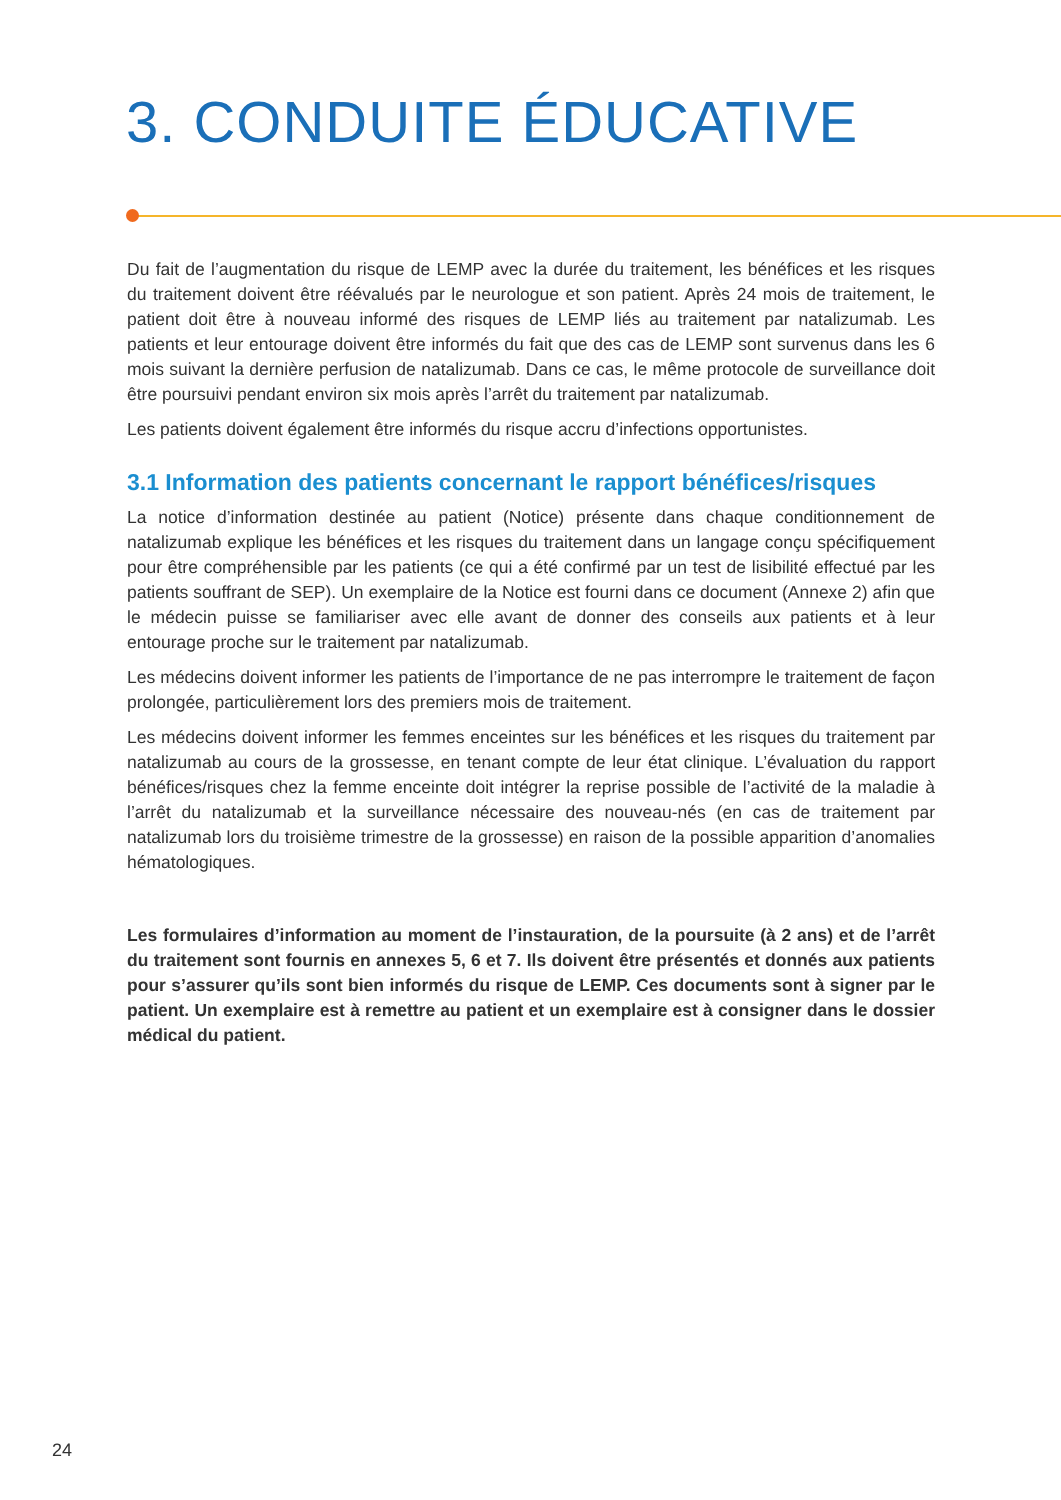3. CONDUITE ÉDUCATIVE
Du fait de l’augmentation du risque de LEMP avec la durée du traitement, les bénéfices et les risques du traitement doivent être réévalués par le neurologue et son patient. Après 24 mois de traitement, le patient doit être à nouveau informé des risques de LEMP liés au traitement par natalizumab. Les patients et leur entourage doivent être informés du fait que des cas de LEMP sont survenus dans les 6 mois suivant la dernière perfusion de natalizumab. Dans ce cas, le même protocole de surveillance doit être poursuivi pendant environ six mois après l’arrêt du traitement par natalizumab.
Les patients doivent également être informés du risque accru d’infections opportunistes.
3.1 Information des patients concernant le rapport bénéfices/risques
La notice d’information destinée au patient (Notice) présente dans chaque conditionnement de natalizumab explique les bénéfices et les risques du traitement dans un langage conçu spécifiquement pour être compréhensible par les patients (ce qui a été confirmé par un test de lisibilité effectué par les patients souffrant de SEP). Un exemplaire de la Notice est fourni dans ce document (Annexe 2) afin que le médecin puisse se familiariser avec elle avant de donner des conseils aux patients et à leur entourage proche sur le traitement par natalizumab.
Les médecins doivent informer les patients de l’importance de ne pas interrompre le traitement de façon prolongée, particulièrement lors des premiers mois de traitement.
Les médecins doivent informer les femmes enceintes sur les bénéfices et les risques du traitement par natalizumab au cours de la grossesse, en tenant compte de leur état clinique. L’évaluation du rapport bénéfices/risques chez la femme enceinte doit intégrer la reprise possible de l’activité de la maladie à l’arrêt du natalizumab et la surveillance nécessaire des nouveau-nés (en cas de traitement par natalizumab lors du troisième trimestre de la grossesse) en raison de la possible apparition d’anomalies hématologiques.
Les formulaires d’information au moment de l’instauration, de la poursuite (à 2 ans) et de l’arrêt du traitement sont fournis en annexes 5, 6 et 7. Ils doivent être présentés et donnés aux patients pour s’assurer qu’ils sont bien informés du risque de LEMP. Ces documents sont à signer par le patient. Un exemplaire est à remettre au patient et un exemplaire est à consigner dans le dossier médical du patient.
24